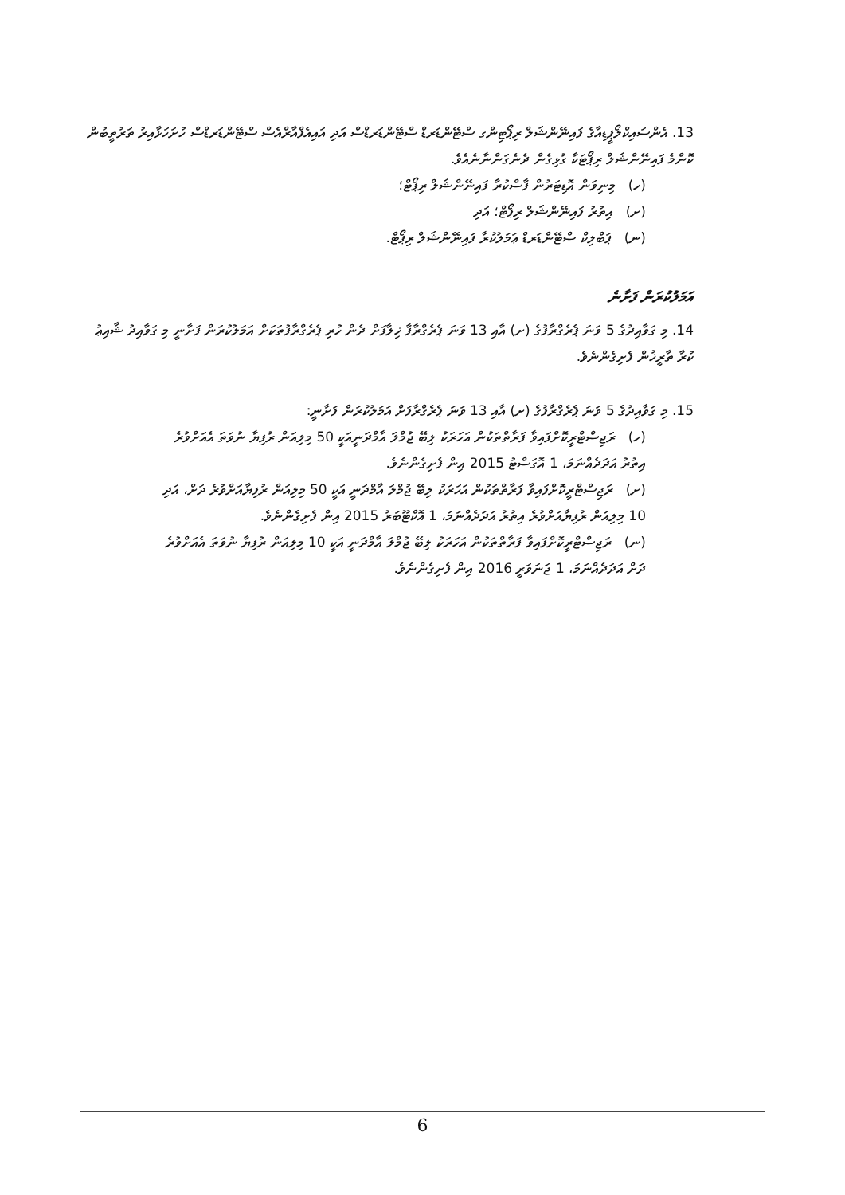13. އެންސައިކްލޯޕީޑިއާގެ ފައިނޭންޝަލް ރިޕޯޓިންގ ސްޓޭންޑަރޑް ސްޓޭންޑަރޑްސް އަދި އައިއެފްއާރްއެސް ސްޓޭންޑަރޑްސް ހުށަހަޅާއިރު ތަރުތީބުން ކޮންމެ ފައިނޭންޝަލް ރިޕޯޓަކާ ގުޅިގެން ދެނެގަންނާނެއެވެ.
(ހ) މިނިވަން އޮޑިޓަރުން ފާސްކުރާ ފައިނޭންޝަލް ރިޕޯޓް؛
(ށ) އިތުރު ފައިނޭންޝަލް ރިޕޯޓް؛ އަދި
(ނ) ޕަބްލިކް ސްޓޭންޑަރޑް ޢަމަލުކުރާ ފައިނޭންޝަލް ރިޕޯޓް.
އަމަލުކުރަން ފަށާނެ
14. މި ގަވާއިދުގެ 5 ވަނަ ޕެރެގްރާފުގެ (ށ) އާއި 13 ވަނަ ޕެރެގްރާފާ ޚިލާފަށް ދެން ހުރި ޕެރެގްރާފުތަކަށް އަމަލުކުރަން ފަށާނީ މި ގަވާއިދު ޝާއިޢު ކުރާ ތާރީޚުން ފެށިގެންނެވެ.
15. މި ގަވާއިދުގެ 5 ވަނަ ޕެރެގްރާފުގެ (ށ) އާއި 13 ވަނަ ޕެރެގްރާފަށް އަމަލުކުރަން ފަށާނީ:
(ހ) ރަޖިސްޓްރީކޮށްފައިވާ ފަރާތްތަކުން އަހަރަކު ލިބޭ ޖުމްލަ އާމްދަނީއަކީ 50 މިލިއަން ރުފިޔާ ނުވަތަ އެއަށްވުރެ
އިތުރު އަދަދެއްނަމަ، 1 އޮގަސްޓު 2015 އިން ފެށިގެންނެވެ.
(ށ) ރަޖިސްޓްރީކޮށްފައިވާ ފަރާތްތަކުން އަހަރަކު ލިބޭ ޖުމްލަ އާމްދަނީ އަކީ 50 މިލިއަން ރުފިޔާއަށްވުރެ ދަށް، އަދި
10 މިލިއަން ރުފިޔާއަށްވުރެ އިތުރު އަދަދެއްނަމަ، 1 އޮކްޓޫބަރު 2015 އިން ފެށިގެންނެވެ.
(ނ) ރަޖިސްޓްރީކޮށްފައިވާ ފަރާތްތަކުން އަހަރަކު ލިބޭ ޖުމްލަ އާމްދަނީ އަކީ 10 މިލިއަން ރުފިޔާ ނުވަތަ އެއަށްވުރެ
ދަށް އަދަދެއްނަމަ، 1 ޖަނަވަރީ 2016 އިން ފެށިގެންނެވެ.
6